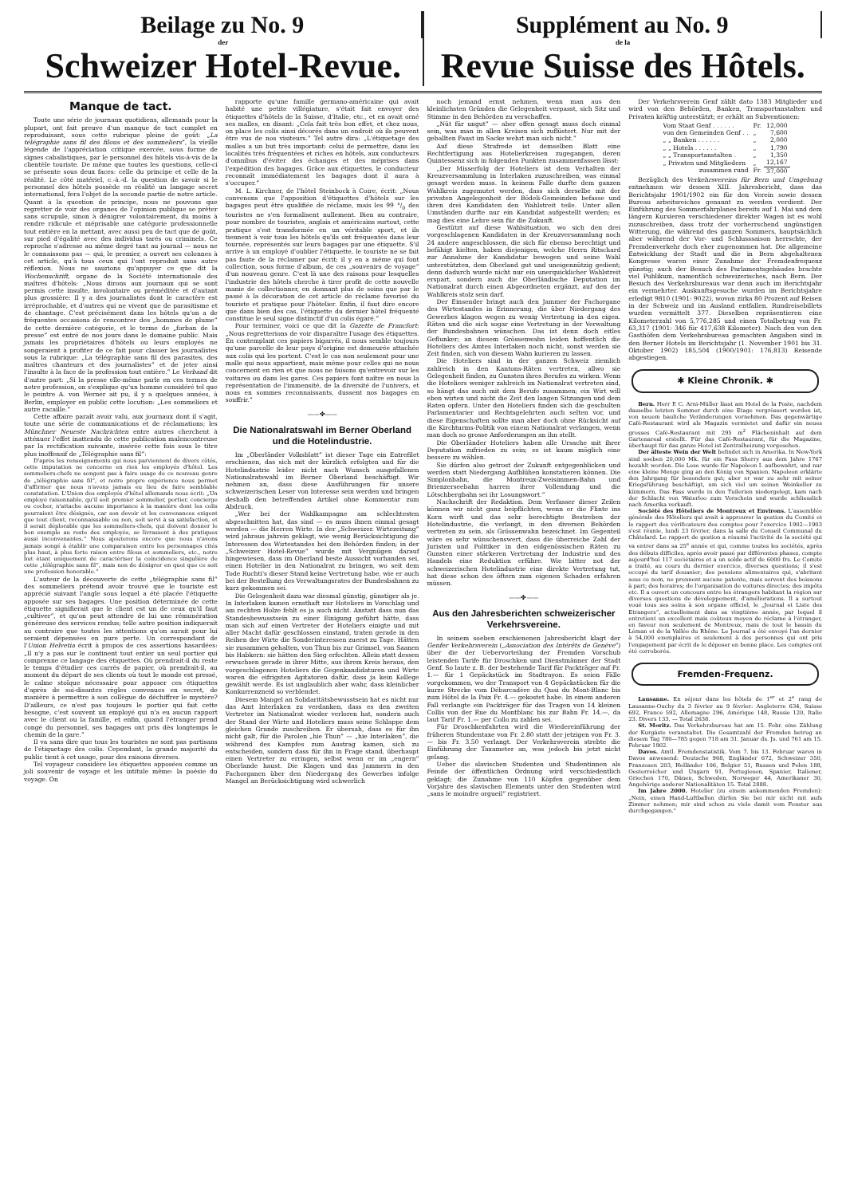Beilage zu No. 9
der
Schweizer Hotel-Revue.
Supplément au No. 9
de la
Revue Suisse des Hôtels.
Manque de tact.
Toute une série de journaux quotidiens, allemands pour la plupart, ont fait preuve d'un manque de tact complet en reproduisant, sous cette rubrique pleine de goût: „La télégraphie sans fil des filous et des sommeliers“, la vieille légende de l'appréciation critique exercée, sous forme de signes cabalistiques, par le personnel des hôtels vis-à-vis de la clientèle touriste. De même que toutes les questions, celle-ci se présente sous deux faces: celle du principe et celle de la réalité. Le côté matériel, c.-à.-d. la question de savoir si le personnel des hôtels possède en réalité un langage secret international, fera l'objet de la seconde partie de notre article. Quant à la question de principe, nous ne pouvons que regretter de voir des organes de l'opinion publique se prêter sans scrupule, sinon à dénigrer volontairement, du moins à rendre ridicule et méprisable une catégorie professionnelle tout entière en la mettant, avec aussi peu de tact que de goût, sur pied d'égalité avec des individus tarés ou criminels. Ce reproche s'adresse au même degré tant au journal — nous ne le connaissons pas — qui, le premier, a ouvert ses colonnes à cet article, qu'à tous ceux qui l'ont reproduit sans autre réflexion. Nous ne saurions qu'appuyer ce que dit la Wochenschrift, organe de la Société internationale des maîtres d'hôtels: „Nous dirons aux journaux qui se sont permis cette insulte, involontaire ou préméditée et d'autant plus grossière: Il y a des journalistes dont le caractère est irréprochable, et d'autres qui ne vivent que de parasitisme et de chantage. C'est précisément dans les hôtels qu'on a de fréquentes occasions de rencontrer des „hommes de plume“ de cette dernière catégorie, et le terme de „forban de la presse“ est entré de nos jours dans le domaine public. Mais jamais les propriétaires d'hôtels ou leurs employés ne songeraient à profiter de ce fait pour classer les journalistes sous la rubrique: „La télégraphie sans fil des parasites, des maîtres chanteurs et des journalistes“ et de jeter ainsi l'insulte à la face de la profession tout entière.“ Le Verband dit d'autre part: „Si la presse elle-même parle en ces termes de notre profession, on s'explique qu'un homme considéré tel que le peintre A. von Werner ait pu, il y a quelques années, à Berlin, employer en public cette locution: „Les sommeliers et autre racaille.“
Cette affaire paraît avoir valu, aux journaux dont il s'agit, toute une série de communications et de réclamations; les Münchner Neueste Nachrichten entre autres cherchent à atténuer l'effet inattendu de cette publication malencontreuse par la rectification suivante, insérée cette fois sous le titre plus inoffensif de „Télégraphie sans fil“:
D'après les renseignements qui nous parviennent de divers côtés, cette imputation ne concerne en rien les employés d'hôtel. Les sommeliers-chefs ne songent pas à faire usage de ce nouveau genre de „télégraphie sans fil“, et notre propre expérience nous permet d'affirmer que nous n'avons jamais eu lieu de faire semblable constatation. L'Union des employés d'hôtel allemands nous écrit: „Un employé raisonnable, qu'il soit premier sommelier, portier, concierge ou cocher, n'attache aucune importance à la manière dont les colis pourraient être désignés, car son devoir et les convenances exigent que tout client, reconnaissable ou non, soit servi à sa satisfaction, et il serait déplorable que les sommeliers-chefs, qui doivent donner le bon exemple au reste des employés, se livrassent à des pratiques aussi inconvenantes.“ Nous ajouterons encore que nous n'avons jamais songé à établir une comparaison entre les personnages cités plus haut, à plus forte raison entre filous et sommeliers, etc., notre but étant uniquement de caractériser la coïncidence singulière de cette „télégraphie sans fil“, mais non de dénigrer en quoi que ce soit une profession honorable.“
L'auteur de la découverte de cette „télégraphie sans fil“ des sommeliers prétend avoir trouvé que le touriste est apprécié suivant l'angle sous lequel a été placée l'étiquette apposée sur ses bagages. Une position déterminée de cette étiquette signifierait que le client est un de ceux qu'il faut „cultiver“, et qu'on peut attendre de lui une rémunération généreuse des services rendus; telle autre position indiquerait au contraire que toutes les attentions qu'on aurait pour lui seraient dépensées en pure perte. Un correspondant de l'Union Helvetia écrit à propos de ces assertions hasardées: „Il n'y a pas sur le continent tout entier un seul portier qui comprenne ce langage des étiquettes. Où prendrait-il du reste le temps d'étudier ces carrés de papier, où prendrait-il, au moment du départ de ses clients où tout le monde est pressé, le calme stoïque nécessaire pour apposer ces étiquettes d'après de soi-disantes règles convenues en secret, de manière à permettre à son collègue de déchiffrer le mystère? D'ailleurs, ce n'est pas toujours le portier qui fait cette besogne, c'est souvent un employé qui n'a eu aucun rapport avec le client ou la famille, et enfin, quand l'étranger prend congé du personnel, ses bagages ont pris dès longtemps le chemin de la gare.“
Il va sans dire que tous les touristes ne sont pas partisans de l'étiquetage des colis. Cependant, la grande majorité du public tient à cet usage, pour des raisons diverses.
Tel voyageur considère les étiquettes apposées comme un joli souvenir de voyage et les intitule même: la poésie du voyage. On
rapporte qu'une famille germano-américaine qui avait habité une petite villégiature, s'était fait envoyer des étiquettes d'hôtels de la Suisse, d'Italie, etc., et en avait orné ses malles, en disant: „Cela fait très bon effet, et chez nous, on place les colis ainsi décorés dans un endroit où ils peuvent être vus de nos visiteurs.“ Tel autre dira: „L'étiquetage des malles a un but très important: celui de permettre, dans les localités très fréquentées et riches en hôtels, aux conducteurs d'omnibus d'éviter des échanges et des méprises dans l'expédition des bagages. Grâce aux étiquettes, le conducteur reconnaît immédiatement les bagages dont il aura à s'occuper.“
M. L. Kirchner, de l'hôtel Steinbock à Coire, écrit: „Nous convenons que l'apposition d'étiquettes d'hôtels sur les bagages peut être qualifiée de réclame, mais les 99 °/<sub>0</sub> des touristes ne s'en formalisent nullement. Bien au contraire, pour nombre de touristes, anglais et américains surtout, cette pratique s'est transformée en un véritable sport, et ils tiennent à voir tous les hôtels qu'ils ont fréquentés dans leur tournée, représentés sur leurs bagages par une étiquette. S'il arrive à un employé d'oublier l'étiquette, le touriste ne se fait pas faute de la réclamer par écrit; il y en a même qui font collection, sous forme d'album, de ces „souvenirs de voyage“ d'un nouveau genre. C'est là une des raisons pour lesquelles l'industrie des hôtels cherche à tirer profit de cette nouvelle manie de collectionner, en donnant plus de soins que par le passé à la décoration de cet article de réclame favorisé du touriste et pratique pour l'hôtelier. Enfin, il faut dire encore que dans bien des cas, l'étiquette du dernier hôtel fréquenté constitue le seul signe distinctif d'un colis égaré.“
Pour terminer, voici ce que dit la Gazette de Francfort: „Nous regretterions de voir disparaître l'usage des étiquettes. En contemplant ces papiers bigarrés, il nous semble toujours qu'une parcelle de leur pays d'origine est demeurée attachée aux colis qui les portent. C'est le cas non seulement pour une malle qui nous appartient, mais même pour celles qui ne nous concernent en rien et que nous ne faisons qu'entrevoir sur les voitures ou dans les gares. Ces papiers font naître en nous la représentation de l'immensité, de la diversité de l'univers, et nous en sommes reconnaissants, dussent nos bagages en souffrir.“
——✤——
Die Nationalratswahl im Berner Oberland und die Hotelindustrie.
Im „Oberländer Volksblatt“ ist dieser Tage ein Entrefilet erschienen, das sich mit der kürzlich erfolgten und für die Hotelindustrie leider nicht nach Wunsch ausgefallenen Nationalratswahl im Berner Oberland beschäftigt. Wir nehmen an, dass diese Ausführungen für unsere schweizerischen Leser von Interesse sein werden und bringen deshalb den betreffenden Artikel ohne Kommentar zum Abdruck.
„Wer bei der Wahlkampagne am schlechtesten abgeschnitten hat, das sind — es muss ihnen einmal gesagt werden — die Herren Wirte. In der „Schweizer. Wirtezeitung“ wird jahraus jahrein geklagt, wie wenig Berücksichtigung die Interessen des Wirtestandes bei den Behörden finden; in der „Schweizer Hotel-Revue“ wurde mit Vergnügen darauf hingewiesen, dass im Oberland beste Aussicht vorhanden sei, einen Hotelier in den Nationalrat zu bringen, wo seit dem Tode Ruchti's dieser Stand keine Vertretung habe, wie er auch bei der Bestellung des Verwaltungsrates der Bundesbahnen zu kurz gekommen sei.
Die Gelegenheit dazu war diesmal günstig, günstiger als je. In Interlaken kamen ernsthaft nur Hoteliers in Vorschlag und am rechten Holze fehlt es ja auch nicht. Anstatt dass nun das Standesbewusstsein zu einer Einigung geführt hätte, dass man sich auf einen Vertreter der Hoteliers einigte und mit aller Macht dafür geschlossen einstand, traten gerade in den Reihen der Wirte die Sonderinteressen zuerst zu Tage. Hätten sie zusammen gehalten, von Thun bis zur Grimsel, von Saanen bis Habkern: sie hätten den Sieg erfochten. Allein statt dessen erwuchsen gerade in ihrer Mitte, aus ihrem Kreis heraus, den vorgeschlagenen Hoteliers die Gegenkandidaturen und Wirte waren die eifrigsten Agitatoren dafür, dass ja kein Kollege gewählt werde. Es ist unglaublich aber wahr, dass kleinlicher Konkurrenzneid so verblendet.
Diesem Mangel an Solidaritätsbewusstsein hat es nicht nur das Amt Interlaken zu verdanken, dass es den zweiten Vertreter im Nationalrat wieder verloren hat, sondern auch der Stand der Wirte und Hoteliers muss seine Schlappe dem gleichen Grunde zuschreiben. Er übersah, dass es für ihn nicht galt, für die Parolen „hie Thun“ — „hie Interlaken“, die während des Kampfes zum Austrag kamen, sich zu entscheiden, sondern dass für ihn in Frage stand, überhaupt einen Vertreter zu erringen, selbst wenn er im „engern“ Oberlande haust. Die Klagen und das Jammern in den Fachorganen über den Niedergang des Gewerbes infolge Mangel an Berücksichtigung wird schwerlich
noch jemand ernst nehmen, wenn man aus den kleinlichsten Gründen die Gelegenheit verpasst, sich Sitz und Stimme in den Behörden zu verschaffen.
„Nüt für ungut“ — aber offen gesagt muss doch einmal sein, was man in allen Kreisen sich zuflüstert. Nur mit der geballten Faust im Sacke wehrt man sich nicht.“
Auf diese Strafrede ist demselben Blatt eine Rechtfertigung aus Hotelierkreisen zugegangen, deren Quintessenz sich in folgenden Punkten zusammenfassen lässt:
„Der Misserfolg der Hoteliers ist dem Verhalten der Kreuzversammlung in Interlaken zuzuschreiben, was einmal gesagt werden muss. In keinem Falle durfte dem ganzen Wahlkreis zugemutet werden, dass sich derselbe mit der privaten Angelegenheit der Bödeli-Gemeinden befasse und ihren drei Kandidaten den Wahlstreit teile. Unter allen Umständen durfte nur ein Kandidat aufgestellt werden; es mag dies eine Lehre sein für die Zukunft.
Gestützt auf diese Wahlsituation, wo sich den drei vorgeschlagenen Kandidaten in der Kreuzversammlung noch 24 andere angeschlossen, die sich für ebenso berechtigt und befähigt hielten, haben diejenigen, welche Herrn Ritschard zur Annahme der Kandidatur bewogen und seine Wahl unterstützten, dem Oberland gut und uneigennützig gedient; denn dadurch wurde nicht nur ein unerquicklicher Wahlstreit erspart, sondern auch die Oberländische Deputation im Nationalrat durch einen Abgeordneten ergänzt, auf den der Wahlkreis stolz sein darf.
Der Einsender bringt auch den Jammer der Fachorgane des Wirtestandes in Erinnerung, die über Niedergang des Gewerbes klagen wegen zu wenig Vertretung in den eigen. Räten und die sich sogar eine Vertretung in der Verwaltung der Bundesbahnen wünschen. Das ist denn doch eitles Geflunker; an diesem Grössenwahn leiden hoffentlich die Hoteliers des Amtes Interlaken noch nicht, sonst werden sie Zeit finden, sich von diesem Wahn kurieren zu lassen.
Die Hoteliers sind in der ganzen Schweiz ziemlich zahlreich in den Kantons-Räten vertreten, allwo sie Gelegenheit finden, zu Gunsten ihres Berufes zu wirken. Wenn die Hoteliers weniger zahlreich im Nationalrat vertreten sind, so hängt das auch mit dem Berufe zusammen; ein Wirt will eben wirten und nicht die Zeit den langen Sitzungen und dem Raten opfern. Unter den Hoteliers finden sich die geschulten Parlamentarier und Rechtsgelehrten auch selten vor, und diese Eigenschaften sollte man aber doch ohne Rücksicht auf die Kirchturms-Politik von einem Nationalrat verlangen, wenn man doch so grosse Anforderungen an ihn stellt.
Die Oberländer Hoteliers haben alle Ursache mit ihrer Deputation zufrieden zu sein; es ist kaum möglich eine bessere zu wählen.
Sie dürfen also getrost der Zukunft entgegenblicken und werden statt Niedergang Aufblühen konstatieren können. Die Simplonbahn, die Montreux-Zweisimmen-Bahn und Brienzerseebahn harren ihrer Vollendung und die Lötschbergbahn sei ihr Losungswort.“
Nachschrift der Redaktion. Dem Verfasser dieser Zeilen können wir nicht ganz beipflichten, wenn er die Flinte ins Korn wirft und das sehr berechtigte Bestreben der Hotelindustrie, die verlangt, in den diversen Behörden vertreten zu sein, als Grössenwahn bezeichnet. Im Gegenteil wäre es sehr wünschenswert, dass die überreiche Zahl der Juristen und Politiker in den eidgenössischen Räten zu Gunsten einer stärkeren Vertretung der Industrie und des Handels eine Reduktion erführe. Wie bitter not der schweizerischen Hotelindustrie eine direkte Vertretung tut, hat diese schon des öftern zum eigenen Schaden erfahren müssen.
——✤——
Aus den Jahresberichten schweizerischer Verkehrsvereine.
In seinem soeben erschienenen Jahresbericht klagt der Genfer Verkehrsverein („Association des Intérêts de Genève“) über die der Uebervorteilung der Fremden Vorschub leistenden Tarife für Droschken und Dienstmänner der Stadt Genf. So laute z. B. der bestehende Tarif für Packträger auf Fr. 1.— für 1 Gepäckstück im Stadtrayon. Es seien Fälle vorgekommen, wo der Transport von 4 Gepäckstücken für die kurze Strecke vom Débarcadère du Quai du Mont-Blanc bis zum Hôtel de la Paix Fr. 4.— gekostet habe. In einem anderen Fall verlangte ein Packträger für das Tragen von 14 kleinen Collis von der Rue du Montblanc bis zur Bahn Fr. 14.—, da laut Tarif Fr. 1.— per Collo zu zahlen sei.
Für Droschkenfahrten wird die Wiedereinführung der früheren Stundentaxe von Fr. 2.80 statt der jetzigen von Fr. 3.— bis Fr. 3.50 verlangt. Der Verkehrsverein strebte die Einführung der Taxameter an, was jedoch bis jetzt nicht gelang.
Ueber die slavischen Studenten und Studentinnen als Feinde der öffentlichen Ordnung wird verschiedentlich geklagt; die Zunahme von 110 Köpfen gegenüber dem Vorjahre des slavischen Elements unter den Studenten wird „sans le moindre orgueil“ registriert.
Der Verkehrsverein Genf zählt dato 1383 Mitglieder und wird von den Behörden, Banken, Transportanstalten und Privaten kräftig unterstützt; er erhält an Subventionen:
| Vom Staat Genf . . . . . . | Fr. | 12,000 |
| von den Gemeinden Genf . . | „ | 7,600 |
| „ „ Banken . . . . . . | „ | 2,000 |
| „ „ Hotels . . . . . . | „ | 1,790 |
| „ „ Transportanstalten . | „ | 1,350 |
| „ Privaten und Mitgliedern | „ | 12,167 |
| zusammen rund | Fr. | 37,000 |
Bezüglich des Verkehrsvereins für Bern und Umgebung entnehmen wir dessen XIII. Jahresbericht, dass das Berichtsjahr 1901/1902 ein für den Verein sowie dessen Bureau arbeitsreiches genannt zu werden verdient. Der Einführung des Sommerfahrplanes bereits auf 1. Mai und dem längern Kursieren verschiedener direkter Wagen ist es wohl zuzuschreiben, dass trotz der vorherrschend ungünstigen Witterung, die während des ganzen Sommers, hauptsächlich aber während der Vor- und Schlusssaison herrschte, der Fremdenverkehr doch eher zugenommen hat. Die allgemeine Entwicklung der Stadt und die in Bern abgehaltenen Kongresse waren einer Zunahme der Fremdenfrequenz günstig; auch der Besuch des Parlamentsgebäudes brachte viel Publikum, namentlich schweizerisches, nach Bern. Der Besuch des Verkehrsbureaus war denn auch im Berichtsjahr ein vermehrter. Auskunftsgesuche wurden im Berichtsjahre erledigt 9810 (1901: 9022), wovon zirka 80 Prozent auf Reisen in der Schweiz und im Ausland entfallen. Rundreisebillets wurden vermittelt 377. Dieselben repräsentieren eine Kilometerzahl von 5,776,285 und einen Totalbetrag von Fr. 63,317 (1901: 346 für 417,638 Kilometer). Nach den von den Gasthöfen dem Verkehrsbureau gemachten Angaben sind in den Berner Hotels im Berichtsjahr (1. November 1901 bis 31. Oktober 1902) 185,504 (1900/1901: 176,813) Reisende abgestiegen.
✱ Kleine Chronik. ✱
Bern. Herr P. C. Arni-Müller lässt am Hotel de la Poste, nachdem dasselbe letzten Sommer durch eine Etage vergrössert worden ist, von neuem bauliche Veränderungen vornehmen. Das gegenwärtige Café-Restaurant wird als Magazin vermietet und dafür ein neues grosses Café-Restaurant mit 295 m<sup>2</sup> Flächeninhalt auf dem Gartenareal erstellt. Für das Café-Restaurant, für die Magazine, überhaupt für das ganze Hotel ist Zentralheizung vorgesehen.
Der älteste Wein der Welt befindet sich in Amerika. In New-York sind soeben 20,000 Mk. für ein Fass Sherry aus dem Jahre 1767 bezahlt worden. Die Lese wurde für Napoleon I. aufbewahrt, und nur eine kleine Menge ging an den König von Spanien. Napoleon erklärte den Jahrgang für besonders gut; aber er war zu sehr mit seiner Kriegsführung beschäftigt, um sich viel um seinen Weinkeller zu kümmern. Das Fass wurde in den Tuilerien niedergelegt, kam nach der Schlacht von Waterloo zum Vorschein und wurde schliesslich nach Amerika verkauft.
Société des Hôteliers de Montreux et Environs. L'assemblée générale des Hôteliers qui avait à approuver la gestion du Comité et le rapport des vérificateurs des comptes pour l'exercice 1902—1903 s'est réunie, lundi 23 février, dans la salle du Conseil Communal du Châtelard. Le rapport de gestion a résumé l'activité de la société qui va entrer dans sa 25<sup>e</sup> année et qui, comme toutes les sociétés, après des débuts difficiles, après avoir passé par différentes phases, compte aujourd'hui 117 sociétaires et a un solde actif de 6000 frs. Le Comité a traité, au cours du dernier exercice, diverses questions; il s'est occupé du tarif douanier; des pensions alimentaires qui, s'abritant sous ce nom, ne prennent aucune patente, mais servent des boissons à part; des horaires; de l'organisation de voitures directes; des impôts etc. Il a ouvert un concours entre les étrangers habitant la région sur diverses questions de développement, d'améliorations. Il a surtout voué tous ses soins à son organe officiel, le „Journal et Liste des Etrangers“, actuellement dans sa vingtième année, par lequel il entretient un excellent mais coûteux moyen de réclame à l'étranger, en faveur non seulement de Montreux, mais de tout le bassin du Léman et de la Vallée du Rhône. Le Journal a été envoyé l'an dernier à 54,000 exemplaires et seulement à des personnes qui ont pris l'engagement par écrit de le déposer en bonne place. Les comptes ont été corroborés.
Fremden-Frequenz.
Lausanne. En séjour dans les hôtels de 1<sup>er</sup> et 2<sup>e</sup> rang de Lausanne-Ouchy du 3 février au 9 février: Angleterre 634, Suisse 692, France 592, Allemagne 296, Amérique 148, Russie 120, Italie 23. Divers 133. — Total 2638.
St. Moritz. Das Verkehrsbureau hat am 15. Febr. eine Zählung der Kurgäste veranstaltet. Die Gesamtzahl der Fremden betrug an diesem Tag 780—785 gegen 718 am 31. Januar ds. Js. und 761 am 15. Februar 1902.
Davos. Amtl. Fremdenstatistik. Vom 7. bis 13. Februar waren in Davos anwesend: Deutsche 968, Engländer 672, Schweizer 350, Franzosen 203, Holländer 106, Belgier 51, Russen und Polen 188, Oesterreicher und Ungarn 91, Portugiesen, Spanier, Italiener, Griechen 170, Dänen, Schweden, Norweger 44, Amerikaner 30, Angehörige anderer Nationalitäten 15. Total 2888.
Im Jahre 2000. Hotelier (zu einem ankommenden Fremden): „Nein, einen Hand-Luftballon dürfen Sie bei mir nicht mit aufs Zimmer nehmen; mir sind schon zu viele damit vom Fenster aus durchgegangen.“